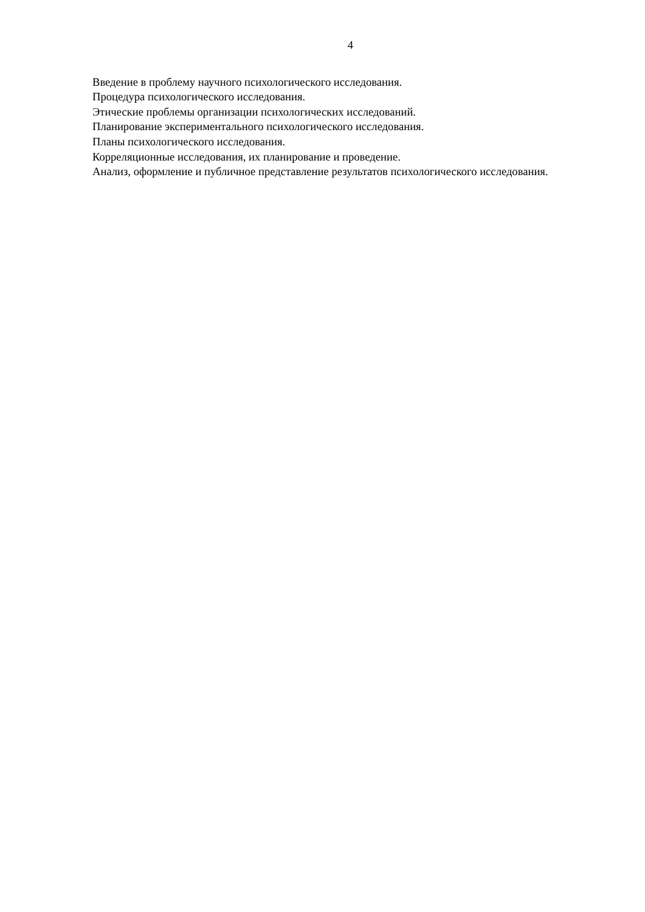4
Введение в проблему научного психологического исследования.
Процедура психологического исследования.
Этические проблемы организации психологических исследований.
Планирование экспериментального психологического исследования.
Планы психологического исследования.
Корреляционные исследования, их планирование и проведение.
Анализ, оформление и публичное представление результатов психологического исследования.